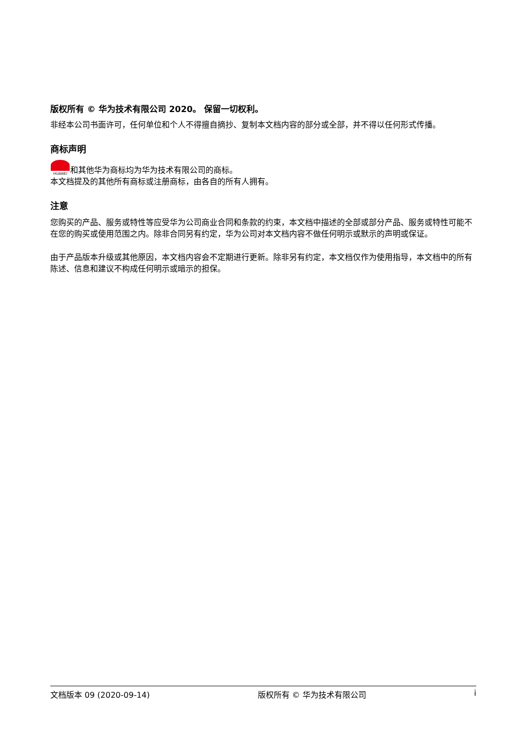版权所有 © 华为技术有限公司 2020。 保留一切权利。
非经本公司书面许可，任何单位和个人不得擅自摘抄、复制本文档内容的部分或全部，并不得以任何形式传播。
商标声明
HUAWEI 和其他华为商标均为华为技术有限公司的商标。
本文档提及的其他所有商标或注册商标，由各自的所有人拥有。
注意
您购买的产品、服务或特性等应受华为公司商业合同和条款的约束，本文档中描述的全部或部分产品、服务或特性可能不在您的购买或使用范围之内。除非合同另有约定，华为公司对本文档内容不做任何明示或默示的声明或保证。
由于产品版本升级或其他原因，本文档内容会不定期进行更新。除非另有约定，本文档仅作为使用指导，本文档中的所有陈述、信息和建议不构成任何明示或暗示的担保。
文档版本 09 (2020-09-14) 版权所有 © 华为技术有限公司 i